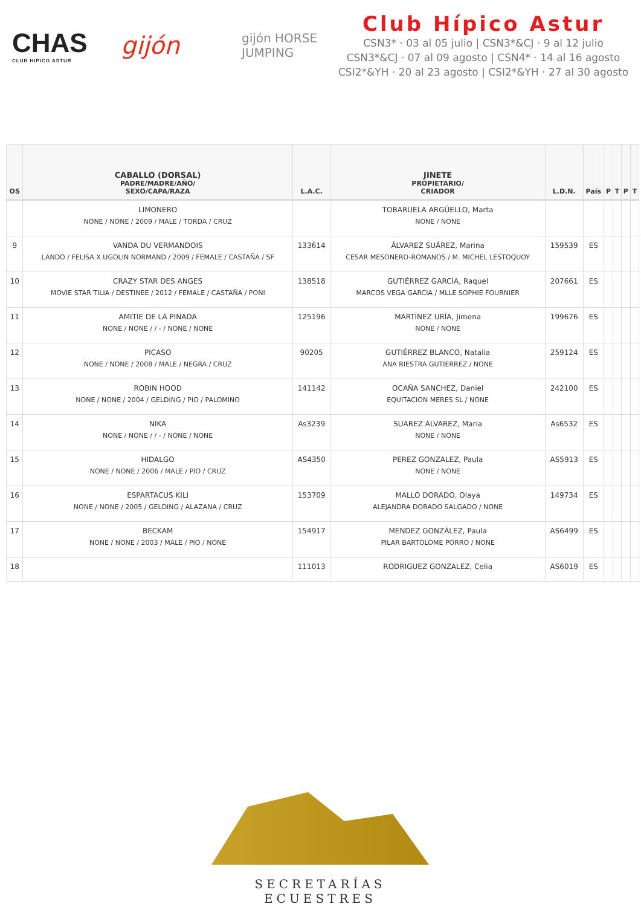CHAS
CLUB HIPICO ASTUR
gijón
gijón HORSE JUMPING
Club Hípico Astur
CSN3* · 03 al 05 julio | CSN3*&CJ · 9 al 12 julio
CSN3*&CJ · 07 al 09 agosto | CSN4* · 14 al 16 agosto
CSI2*&YH · 20 al 23 agosto | CSI2*&YH · 27 al 30 agosto
| OS | CABALLO (DORSAL) PADRE/MADRE/AÑO/ SEXO/CAPA/RAZA | L.A.C. | JINETE PROPIETARIO/ CRIADOR | L.D.N. | País | P | T | P | T |
| --- | --- | --- | --- | --- | --- | --- | --- | --- | --- |
| | LIMONERO NONE / NONE / 2009 / MALE / TORDA / CRUZ | | TOBARUELA ARGÜELLO, Marta NONE / NONE | | | | | | |
| 9 | VANDA DU VERMANDOIS LANDO / FELISA X UGOLIN NORMAND / 2009 / FEMALE / CASTAÑA / SF | 133614 | ÁLVAREZ SUÁREZ, Marina CESAR MESONERO-ROMANOS / M. MICHEL LESTOQUOY | 159539 | ES | | | | |
| 10 | CRAZY STAR DES ANGES MOVIE STAR TILIA / DESTINEE / 2012 / FEMALE / CASTAÑA / PONI | 138518 | GUTIÉRREZ GARCÍA, Raquel MARCOS VEGA GARCIA / MLLE SOPHIE FOURNIER | 207661 | ES | | | | |
| 11 | AMITIE DE LA PINADA NONE / NONE / / - / NONE / NONE | 125196 | MARTÍNEZ URÍA, Jimena NONE / NONE | 199676 | ES | | | | |
| 12 | PICASO NONE / NONE / 2008 / MALE / NEGRA / CRUZ | 90205 | GUTIÉRREZ BLANCO, Natalia ANA RIESTRA GUTIERREZ / NONE | 259124 | ES | | | | |
| 13 | ROBIN HOOD NONE / NONE / 2004 / GELDING / PIO / PALOMINO | 141142 | OCAÑA SANCHEZ, Daniel EQUITACION MERES SL / NONE | 242100 | ES | | | | |
| 14 | NIKA NONE / NONE / / - / NONE / NONE | As3239 | SUAREZ ALVAREZ, Maria NONE / NONE | As6532 | ES | | | | |
| 15 | HIDALGO NONE / NONE / 2006 / MALE / PIO / CRUZ | AS4350 | PEREZ GONZALEZ, Paula NONE / NONE | AS5913 | ES | | | | |
| 16 | ESPARTACUS KILI NONE / NONE / 2005 / GELDING / ALAZANA / CRUZ | 153709 | MALLO DORADO, Olaya ALEJANDRA DORADO SALGADO / NONE | 149734 | ES | | | | |
| 17 | BECKAM NONE / NONE / 2003 / MALE / PIO / NONE | 154917 | MENDEZ GONZÁLEZ, Paula PILAR BARTOLOME PORRO / NONE | AS6499 | ES | | | | |
| 18 | | 111013 | RODRIGUEZ GONZALEZ, Celia | AS6019 | ES | | | | |
SECRETARÍAS ECUESTRES